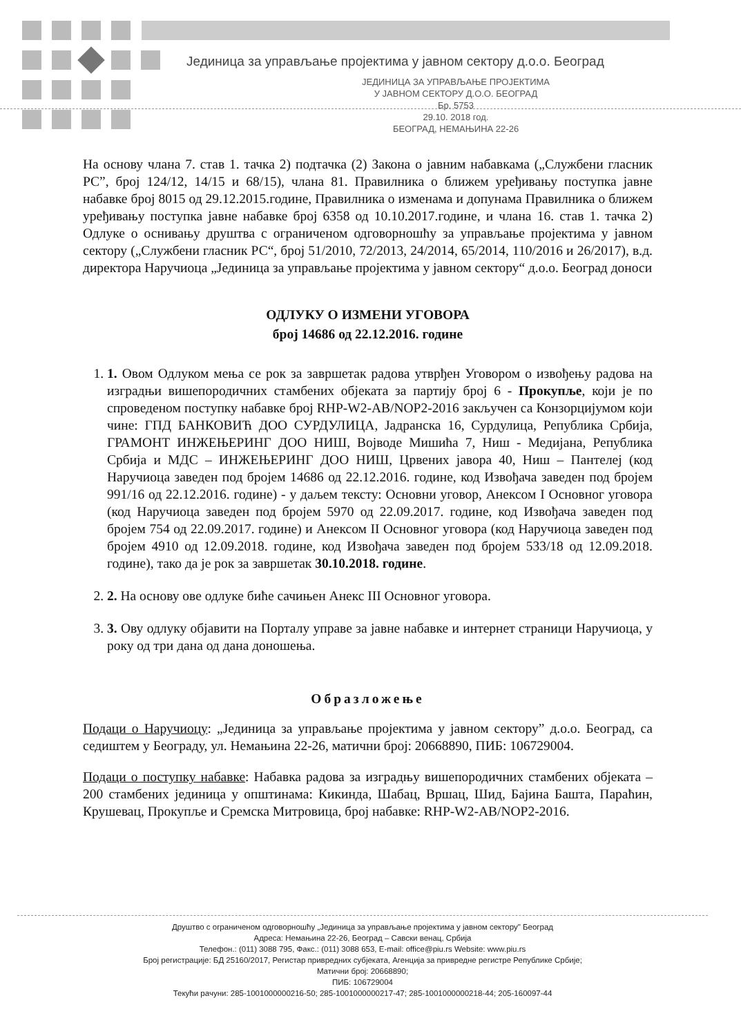Јединица за управљање пројектима у јавном сектору д.о.о. Београд
ЈЕДИНИЦА ЗА УПРАВЉАЊЕ ПРОЈЕКТИМА
У ЈАВНОМ СЕКТОРУ Д.О.О. БЕОГРАД
Бр. 5753
29.10. 2018 год.
БЕОГРАД, НЕМАЊИНА 22-26
На основу члана 7. став 1. тачка 2) подтачка (2) Закона о јавним набавкама („Службени гласник РС”, број 124/12, 14/15 и 68/15), члана 81. Правилника о ближем уређивању поступка јавне набавке број 8015 од 29.12.2015.године, Правилника о изменама и допунама Правилника о ближем уређивању поступка јавне набавке број 6358 од 10.10.2017.године, и члана 16. став 1. тачка 2) Одлуке о оснивању друштва с ограниченом одговорношћу за управљање пројектима у јавном сектору („Службени гласник РС“, број 51/2010, 72/2013, 24/2014, 65/2014, 110/2016 и 26/2017), в.д. директора Наручиоца „Јединица за управљање пројектима у јавном сектору“ д.о.о. Београд доноси
ОДЛУКУ О ИЗМЕНИ УГОВОРА
број 14686 од 22.12.2016. године
1. 1. Овом Одлуком мења се рок за завршетак радова утврђен Уговором о извођењу радова на изградњи вишепородичних стамбених објеката за партију број 6 - Прокупље, који је по спроведеном поступку набавке број RHP-W2-AB/NOP2-2016 закључен са Конзорцијумом који чине: ГПД БАНКОВИЋ ДОО СУРДУЛИЦА, Јадранска 16, Сурдулица, Република Србија, ГРАМОНТ ИНЖЕЊЕРИНГ ДОО НИШ, Војводе Мишића 7, Ниш - Медијана, Република Србија и МДС – ИНЖЕЊЕРИНГ ДОО НИШ, Црвених јавора 40, Ниш – Пантелеј (код Наручиоца заведен под бројем 14686 од 22.12.2016. године, код Извођача заведен под бројем 991/16 од 22.12.2016. године) - у даљем тексту: Основни уговор, Анексом I Основног уговора (код Наручиоца заведен под бројем 5970 од 22.09.2017. године, код Извођача заведен под бројем 754 од 22.09.2017. године) и Анексом II Основног уговора (код Наручиоца заведен под бројем 4910 од 12.09.2018. године, код Извођача заведен под бројем 533/18 од 12.09.2018. године), тако да је рок за завршетак 30.10.2018. године.
2. 2. На основу ове одлуке биће сачињен Анекс III Основног уговора.
3. 3. Ову одлуку објавити на Порталу управе за јавне набавке и интернет страници Наручиоца, у року од три дана од дана доношења.
Образложење
Подаци о Наручиоцу: „Јединица за управљање пројектима у јавном сектору” д.о.о. Београд, са седиштем у Београду, ул. Немањина 22-26, матични број: 20668890, ПИБ: 106729004.
Подаци о поступку набавке: Набавка радова за изградњу вишепородичних стамбених објеката – 200 стамбених јединица у општинама: Кикинда, Шабац, Вршац, Шид, Бајина Башта, Параћин, Крушевац, Прокупље и Сремска Митровица, број набавке: RHP-W2-AB/NOP2-2016.
Друштво с ограниченом одговорношћу „Јединица за управљање пројектима у јавном сектору" Београд
Адреса: Немањина 22-26, Београд – Савски венац, Србија
Телефон.: (011) 3088 795, Факс.: (011) 3088 653, E-mail: office@piu.rs Website: www.piu.rs
Број регистрације: БД 25160/2017, Регистар привредних субјеката, Агенција за привредне регистре Републике Србије;
Матични број: 20668890;
ПИБ: 106729004
Текући рачуни: 285-1001000000216-50; 285-1001000000217-47; 285-1001000000218-44; 205-160097-44